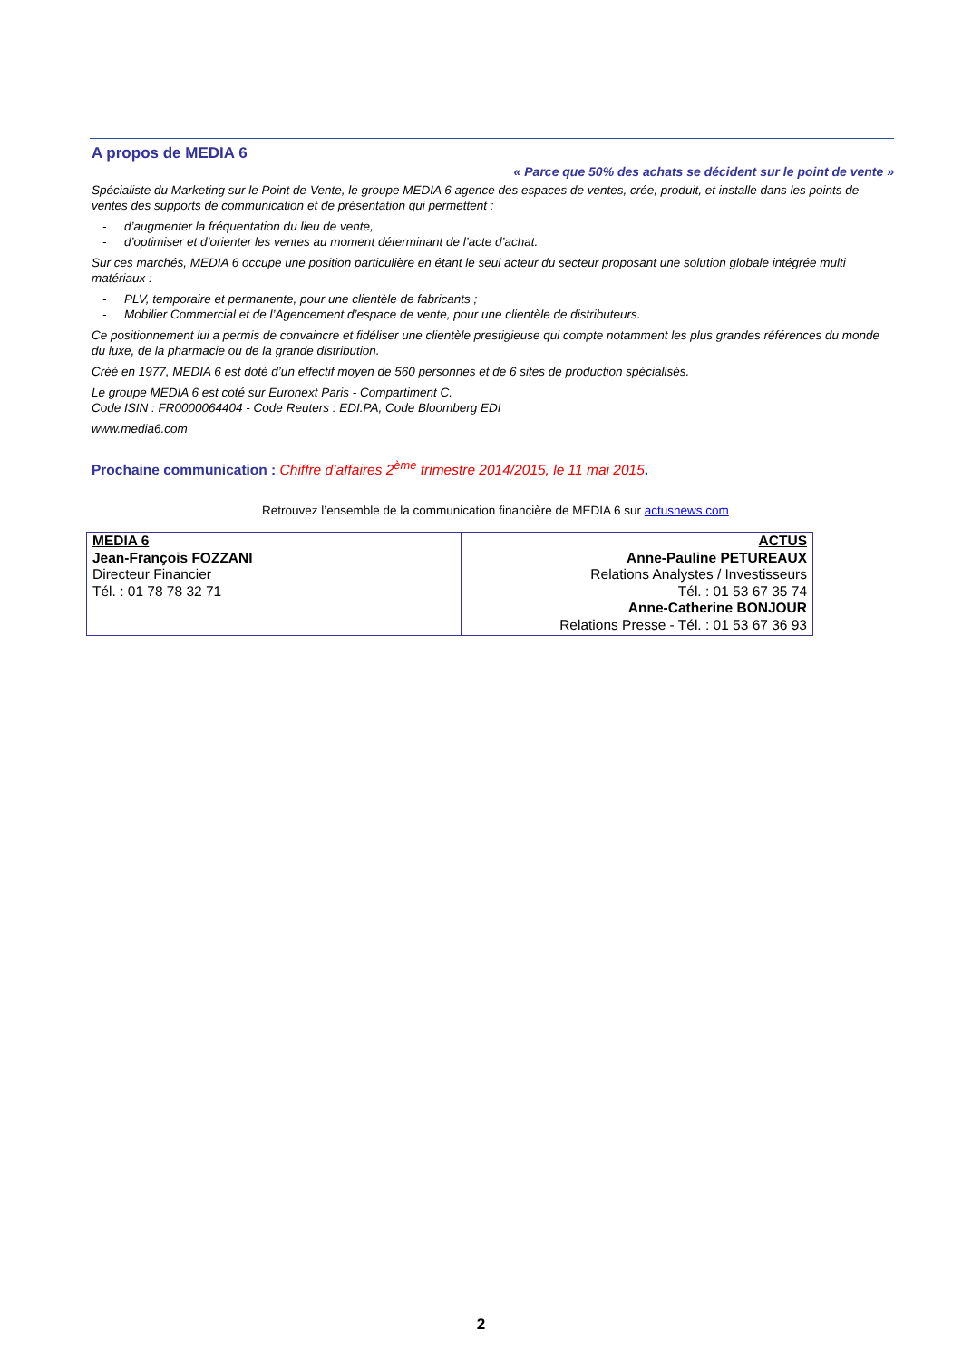A propos de MEDIA 6
« Parce que 50% des achats se décident sur le point de vente »
Spécialiste du Marketing sur le Point de Vente, le groupe MEDIA 6 agence des espaces de ventes, crée, produit, et installe dans les points de ventes des supports de communication et de présentation qui permettent :
- d’augmenter la fréquentation du lieu de vente,
- d’optimiser et d’orienter les ventes au moment déterminant de l’acte d’achat.
Sur ces marchés, MEDIA 6 occupe une position particulière en étant le seul acteur du secteur proposant une solution globale intégrée multi matériaux :
- PLV, temporaire et permanente, pour une clientèle de fabricants ;
- Mobilier Commercial et de l’Agencement d’espace de vente, pour une clientèle de distributeurs.
Ce positionnement lui a permis de convaincre et fidéliser une clientèle prestigieuse qui compte notamment les plus grandes références du monde du luxe, de la pharmacie ou de la grande distribution.
Créé en 1977, MEDIA 6 est doté d’un effectif moyen de 560 personnes et de 6 sites de production spécialisés.
Le groupe MEDIA 6 est coté sur Euronext Paris - Compartiment C.
Code ISIN : FR0000064404 - Code Reuters : EDI.PA, Code Bloomberg EDI
www.media6.com
Prochaine communication : Chiffre d’affaires 2<sup>ème</sup> trimestre 2014/2015, le 11 mai 2015.
Retrouvez l’ensemble de la communication financière de MEDIA 6 sur actusnews.com
| MEDIA 6 Jean-François FOZZANI Directeur Financier Tél. : 01 78 78 32 71 | ACTUS Anne-Pauline PETUREAUX Relations Analystes / Investisseurs Tél. : 01 53 67 35 74 Anne-Catherine BONJOUR Relations Presse - Tél. : 01 53 67 36 93 |
2